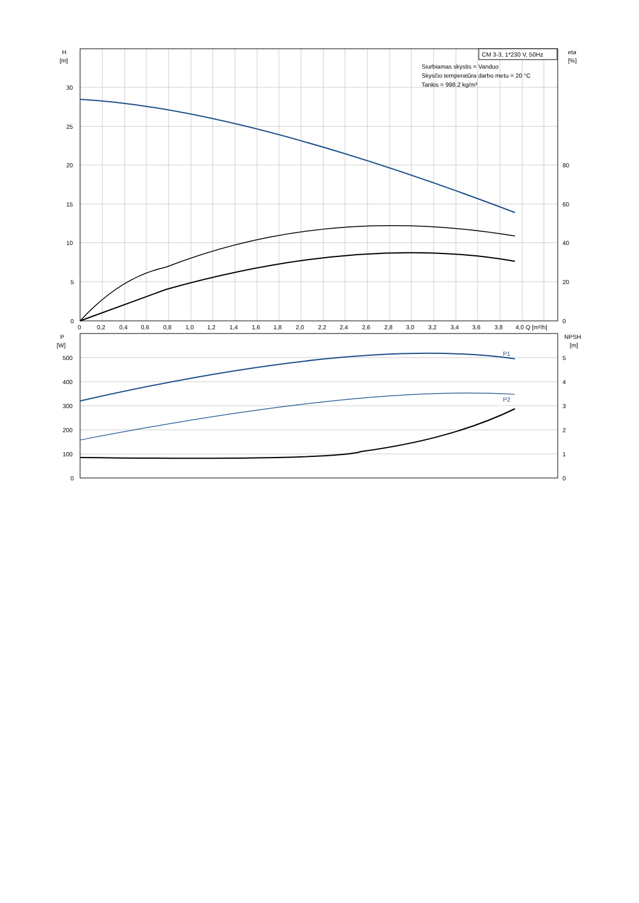CM 3-3, 1*230 V, 50Hz
Siurbiamas skystis = Vanduo
Skysčio temperatūra darbo metu = 20 °C
Tankis = 998.2 kg/m³
H
[m]
eta
[%]
30
25
20
15
10
5
0
80
60
40
20
0
0
0,2
0,4
0,6
0,8
1,0
1,2
1,4
1,6
1,8
2,0
2,2
2,4
2,6
2,8
3,0
3,2
3,4
3,6
3,8
4,0 Q [m³/h]
P
[W]
NPSH
[m]
500
400
300
200
100
0
5
4
3
2
1
0
P1
P2